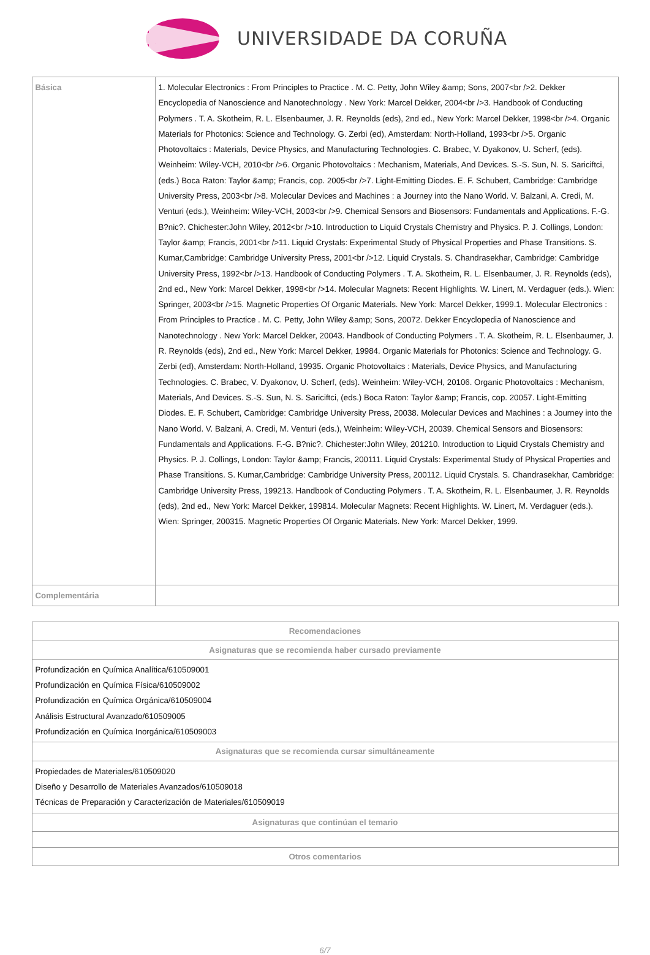UNIVERSIDADE DA CORUÑA
| Básica | 1. Molecular Electronics : From Principles to Practice . M. C. Petty, John Wiley &amp; Sons, 2007<br />2. Dekker Encyclopedia of Nanoscience and Nanotechnology . New York: Marcel Dekker, 2004<br />3. Handbook of Conducting Polymers . T. A. Skotheim, R. L. Elsenbaumer, J. R. Reynolds (eds), 2nd ed., New York: Marcel Dekker, 1998<br />4. Organic Materials for Photonics: Science and Technology. G. Zerbi (ed), Amsterdam: North-Holland, 1993<br />5. Organic Photovoltaics : Materials, Device Physics, and Manufacturing Technologies. C. Brabec, V. Dyakonov, U. Scherf, (eds). Weinheim: Wiley-VCH, 2010<br />6. Organic Photovoltaics : Mechanism, Materials, And Devices. S.-S. Sun, N. S. Sariciftci, (eds.) Boca Raton: Taylor &amp; Francis, cop. 2005<br />7. Light-Emitting Diodes. E. F. Schubert, Cambridge: Cambridge University Press, 2003<br />8. Molecular Devices and Machines : a Journey into the Nano World. V. Balzani, A. Credi, M. Venturi (eds.), Weinheim: Wiley-VCH, 2003<br />9. Chemical Sensors and Biosensors: Fundamentals and Applications. F.-G. B?nic?. Chichester:John Wiley, 2012<br />10. Introduction to Liquid Crystals Chemistry and Physics. P. J. Collings, London: Taylor &amp; Francis, 2001<br />11. Liquid Crystals: Experimental Study of Physical Properties and Phase Transitions. S. Kumar,Cambridge: Cambridge University Press, 2001<br />12. Liquid Crystals. S. Chandrasekhar, Cambridge: Cambridge University Press, 1992<br />13. Handbook of Conducting Polymers . T. A. Skotheim, R. L. Elsenbaumer, J. R. Reynolds (eds), 2nd ed., New York: Marcel Dekker, 1998<br />14. Molecular Magnets: Recent Highlights. W. Linert, M. Verdaguer (eds.). Wien: Springer, 2003<br />15. Magnetic Properties Of Organic Materials. New York: Marcel Dekker, 1999.1. Molecular Electronics : From Principles to Practice . M. C. Petty, John Wiley &amp; Sons, 20072. Dekker Encyclopedia of Nanoscience and Nanotechnology . New York: Marcel Dekker, 20043. Handbook of Conducting Polymers . T. A. Skotheim, R. L. Elsenbaumer, J. R. Reynolds (eds), 2nd ed., New York: Marcel Dekker, 19984. Organic Materials for Photonics: Science and Technology. G. Zerbi (ed), Amsterdam: North-Holland, 19935. Organic Photovoltaics : Materials, Device Physics, and Manufacturing Technologies. C. Brabec, V. Dyakonov, U. Scherf, (eds). Weinheim: Wiley-VCH, 20106. Organic Photovoltaics : Mechanism, Materials, And Devices. S.-S. Sun, N. S. Sariciftci, (eds.) Boca Raton: Taylor &amp; Francis, cop. 20057. Light-Emitting Diodes. E. F. Schubert, Cambridge: Cambridge University Press, 20038. Molecular Devices and Machines : a Journey into the Nano World. V. Balzani, A. Credi, M. Venturi (eds.), Weinheim: Wiley-VCH, 20039. Chemical Sensors and Biosensors: Fundamentals and Applications. F.-G. B?nic?. Chichester:John Wiley, 201210. Introduction to Liquid Crystals Chemistry and Physics. P. J. Collings, London: Taylor &amp; Francis, 200111. Liquid Crystals: Experimental Study of Physical Properties and Phase Transitions. S. Kumar,Cambridge: Cambridge University Press, 200112. Liquid Crystals. S. Chandrasekhar, Cambridge: Cambridge University Press, 199213. Handbook of Conducting Polymers . T. A. Skotheim, R. L. Elsenbaumer, J. R. Reynolds (eds), 2nd ed., New York: Marcel Dekker, 199814. Molecular Magnets: Recent Highlights. W. Linert, M. Verdaguer (eds.). Wien: Springer, 200315. Magnetic Properties Of Organic Materials. New York: Marcel Dekker, 1999. |
| Complementária | |
| Recomendaciones |
| --- |
| Asignaturas que se recomienda haber cursado previamente |
| Profundización en Química Analítica/610509001 Profundización en Química Física/610509002 Profundización en Química Orgánica/610509004 Análisis Estructural Avanzado/610509005 Profundización en Química Inorgánica/610509003 |
| Asignaturas que se recomienda cursar simultáneamente |
| Propiedades de Materiales/610509020 Diseño y Desarrollo de Materiales Avanzados/610509018 Técnicas de Preparación y Caracterización de Materiales/610509019 |
| Asignaturas que continúan el temario |
| Otros comentarios |
6/7